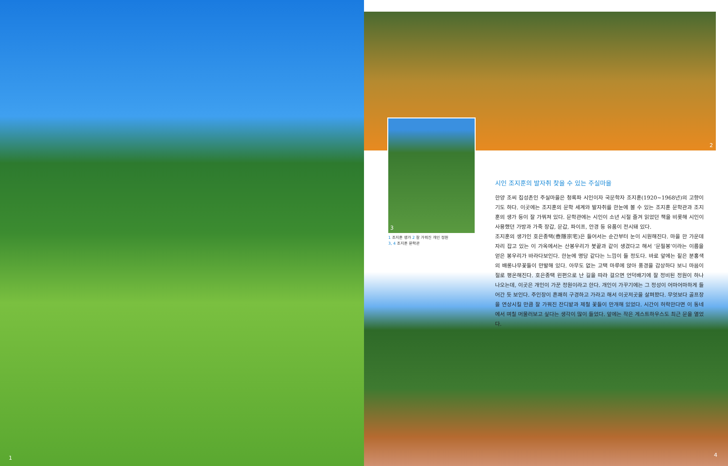1
2
4
3
1 조지훈 생가 2 잘 가꿔진 개인 정원
3, 4 조지훈 문학관
시인 조지훈의 발자취 찾을 수 있는 주실마을
한양 조씨 집성촌인 주실마을은 청록파 시인이자 국문학자 조지훈(1920~1968년)의 고향이기도 하다. 이곳에는 조지훈의 문학 세계와 발자취를 한눈에 볼 수 있는 조지훈 문학관과 조지훈의 생가 등이 잘 가꿔져 있다. 문학관에는 시인이 소년 시절 즐겨 읽었던 책을 비롯해 시인이 사용했던 가방과 가죽 장갑, 문갑, 파이프, 안경 등 유품이 전시돼 있다.
조지훈의 생가인 호은종택(壺隱宗宅)은 들어서는 순간부터 눈이 시원해진다. 마을 한 가운데 자리 잡고 있는 이 가옥에서는 산봉우리가 붓끝과 같이 생겼다고 해서 ‘문필봉’이라는 이름을 얻은 봉우리가 바라다보인다. 한눈에 명당 같다는 느낌이 들 정도다. 바로 앞에는 짙은 분홍색의 배롱나무꽃들이 만발해 있다. 아무도 없는 고택 마루에 앉아 풍경을 감상하다 보니 마음이 절로 평온해진다. 호은종택 왼편으로 난 길을 따라 걸으면 언덕배기에 잘 정비된 정원이 하나 나오는데, 이곳은 개인이 가꾼 정원이라고 한다. 개인이 가꾸기에는 그 정성이 어마어마하게 들어간 듯 보인다. 주인장이 흔쾌히 구경하고 가라고 해서 이곳저곳을 살펴봤다. 무엇보다 골프장을 연상시킬 만큼 잘 가꿔진 잔디밭과 제철 꽃들이 만개해 있었다. 시간이 허락한다면 이 동네에서 며칠 머물러보고 싶다는 생각이 많이 들었다. 앞에는 작은 게스트하우스도 최근 문을 열었다.